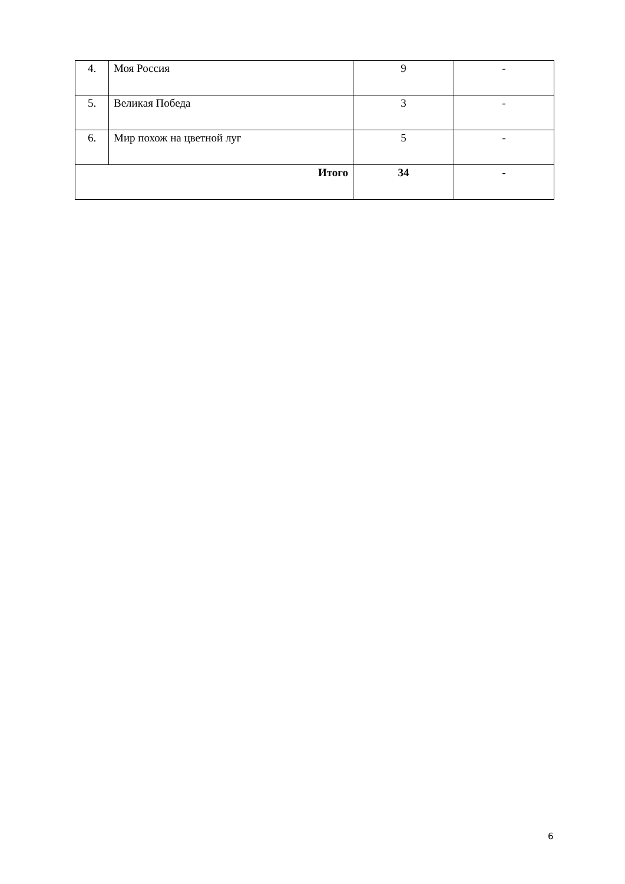| 4. | Моя Россия | 9 | - |
| 5. | Великая Победа | 3 | - |
| 6. | Мир похож на цветной луг | 5 | - |
| Итого | | 34 | - |
6